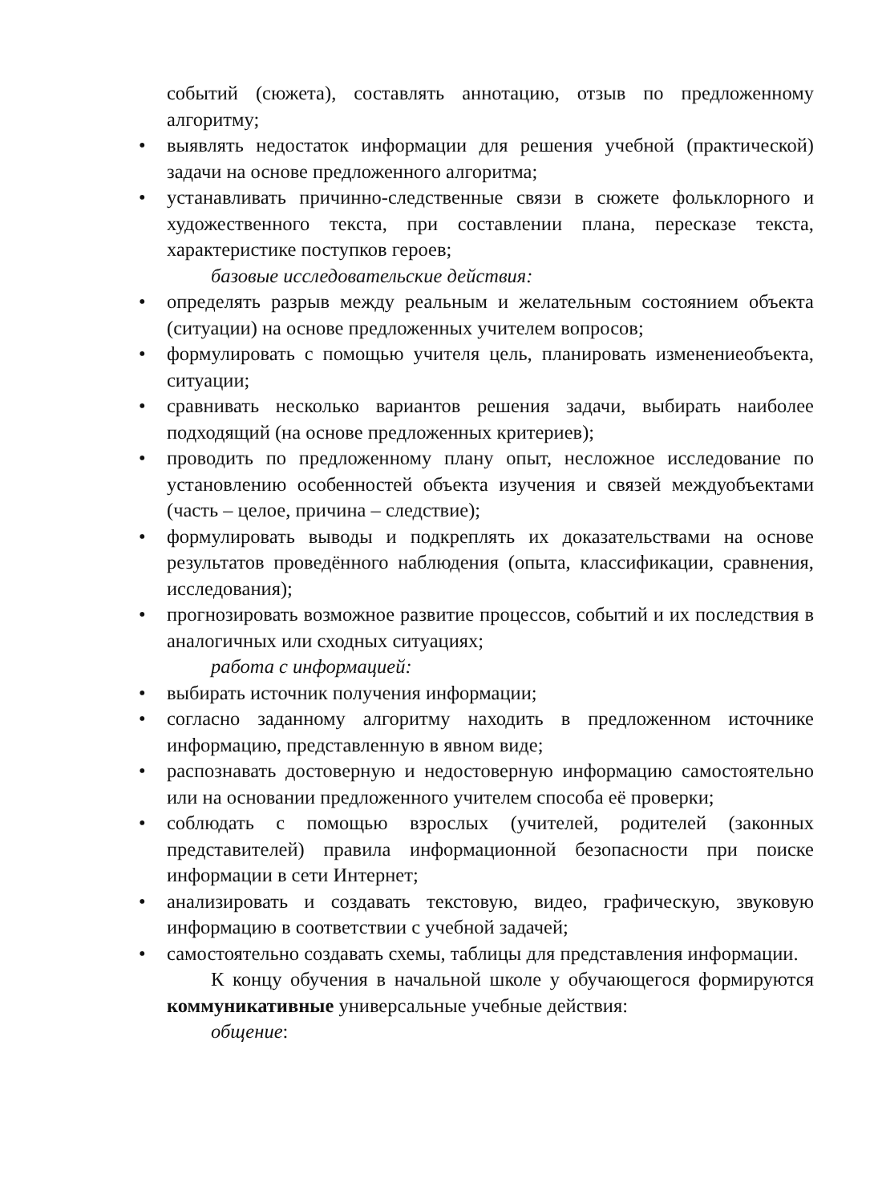событий (сюжета), составлять аннотацию, отзыв по предложенному алгоритму;
• выявлять недостаток информации для решения учебной (практической) задачи на основе предложенного алгоритма;
• устанавливать причинно-следственные связи в сюжете фольклорного и художественного текста, при составлении плана, пересказе текста, характеристике поступков героев;
базовые исследовательские действия:
• определять разрыв между реальным и желательным состоянием объекта (ситуации) на основе предложенных учителем вопросов;
• формулировать с помощью учителя цель, планировать изменениеобъекта, ситуации;
• сравнивать несколько вариантов решения задачи, выбирать наиболее подходящий (на основе предложенных критериев);
• проводить по предложенному плану опыт, несложное исследование по установлению особенностей объекта изучения и связей междуобъектами (часть – целое, причина – следствие);
• формулировать выводы и подкреплять их доказательствами на основе результатов проведённого наблюдения (опыта, классификации, сравнения, исследования);
• прогнозировать возможное развитие процессов, событий и их последствия в аналогичных или сходных ситуациях;
работа с информацией:
• выбирать источник получения информации;
• согласно заданному алгоритму находить в предложенном источнике информацию, представленную в явном виде;
• распознавать достоверную и недостоверную информацию самостоятельно или на основании предложенного учителем способа её проверки;
• соблюдать с помощью взрослых (учителей, родителей (законных представителей) правила информационной безопасности при поиске информации в сети Интернет;
• анализировать и создавать текстовую, видео, графическую, звуковую информацию в соответствии с учебной задачей;
• самостоятельно создавать схемы, таблицы для представления информации.
К концу обучения в начальной школе у обучающегося формируются коммуникативные универсальные учебные действия:
общение: